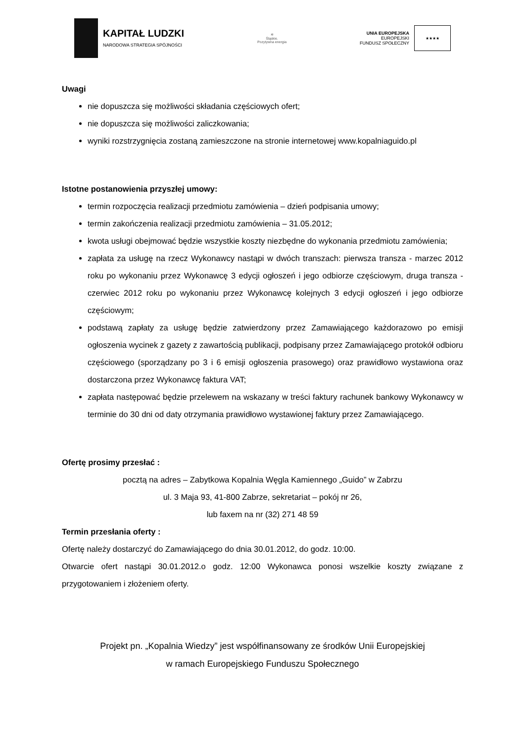KAPITAŁ LUDZKI
NARODOWA STRATEGIA SPÓJNOŚCI
≋
Śląskie.
Pozytywna energia
UNIA EUROPEJSKA
EUROPEJSKI
FUNDUSZ SPOŁECZNY
★★★★
Uwagi
nie dopuszcza się możliwości składania częściowych ofert;
nie dopuszcza się możliwości zaliczkowania;
wyniki rozstrzygnięcia zostaną zamieszczone na stronie internetowej www.kopalniaguido.pl
Istotne postanowienia przyszłej umowy:
termin rozpoczęcia realizacji przedmiotu zamówienia – dzień podpisania umowy;
termin zakończenia realizacji przedmiotu zamówienia – 31.05.2012;
kwota usługi obejmować będzie wszystkie koszty niezbędne do wykonania przedmiotu zamówienia;
zapłata za usługę na rzecz Wykonawcy nastąpi w dwóch transzach: pierwsza transza - marzec 2012 roku po wykonaniu przez Wykonawcę 3 edycji ogłoszeń i jego odbiorze częściowym, druga transza - czerwiec 2012 roku po wykonaniu przez Wykonawcę kolejnych 3 edycji ogłoszeń i jego odbiorze częściowym;
podstawą zapłaty za usługę będzie zatwierdzony przez Zamawiającego każdorazowo po emisji ogłoszenia wycinek z gazety z zawartością publikacji, podpisany przez Zamawiającego protokół odbioru częściowego (sporządzany po 3 i 6 emisji ogłoszenia prasowego) oraz prawidłowo wystawiona oraz dostarczona przez Wykonawcę faktura VAT;
zapłata następować będzie przelewem na wskazany w treści faktury rachunek bankowy Wykonawcy w terminie do 30 dni od daty otrzymania prawidłowo wystawionej faktury przez Zamawiającego.
Ofertę prosimy przesłać :
pocztą na adres – Zabytkowa Kopalnia Węgla Kamiennego „Guido” w Zabrzu
ul. 3 Maja 93, 41-800 Zabrze, sekretariat – pokój nr 26,
lub faxem na nr (32) 271 48 59
Termin przesłania oferty :
Ofertę należy dostarczyć do Zamawiającego do dnia 30.01.2012, do godz. 10:00.
Otwarcie ofert nastąpi 30.01.2012.o godz. 12:00 Wykonawca ponosi wszelkie koszty związane z przygotowaniem i złożeniem oferty.
Projekt pn. „Kopalnia Wiedzy” jest współfinansowany ze środków Unii Europejskiej
w ramach Europejskiego Funduszu Społecznego